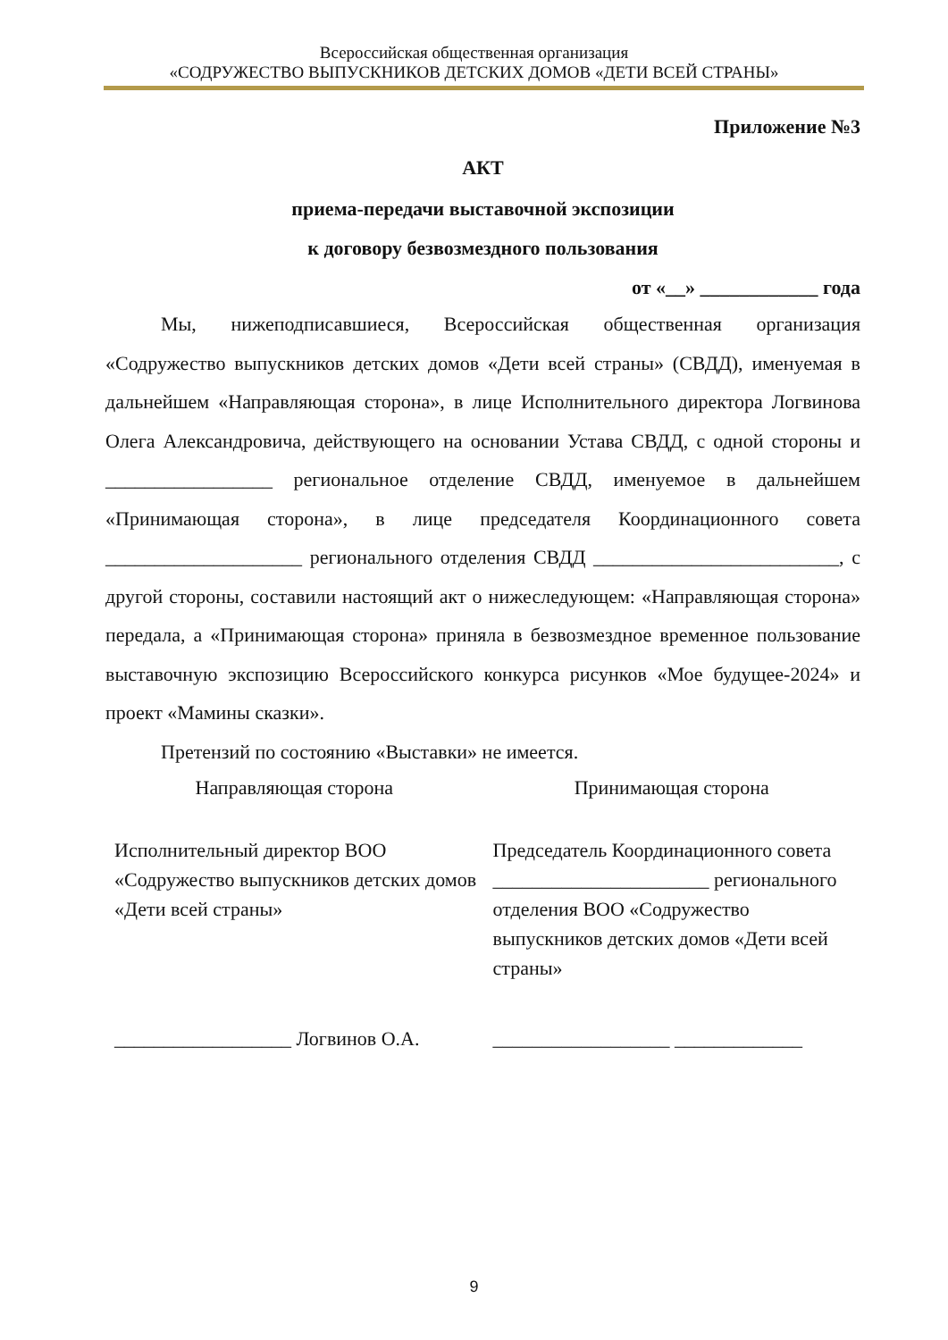Всероссийская общественная организация
«СОДРУЖЕСТВО ВЫПУСКНИКОВ ДЕТСКИХ ДОМОВ «ДЕТИ ВСЕЙ СТРАНЫ»
Приложение №3
АКТ
приема-передачи выставочной экспозиции
к договору безвозмездного пользования
от «__» ____________ года
Мы, нижеподписавшиеся, Всероссийская общественная организация «Содружество выпускников детских домов «Дети всей страны» (СВДД), именуемая в дальнейшем «Направляющая сторона», в лице Исполнительного директора Логвинова Олега Александровича, действующего на основании Устава СВДД, с одной стороны и _________________ региональное отделение СВДД, именуемое в дальнейшем «Принимающая сторона», в лице председателя Координационного совета ____________________ регионального отделения СВДД _________________________, с другой стороны, составили настоящий акт о нижеследующем: «Направляющая сторона» передала, а «Принимающая сторона» приняла в безвозмездное временное пользование выставочную экспозицию Всероссийского конкурса рисунков «Мое будущее-2024» и проект «Мамины сказки».
Претензий по состоянию «Выставки» не имеется.
Направляющая сторона Принимающая сторона
Исполнительный директор ВОО «Содружество выпускников детских домов «Дети всей страны»
Председатель Координационного совета ______________________ регионального отделения ВОО «Содружество выпускников детских домов «Дети всей страны»
__________________ Логвинов О.А.
__________________ _____________
9